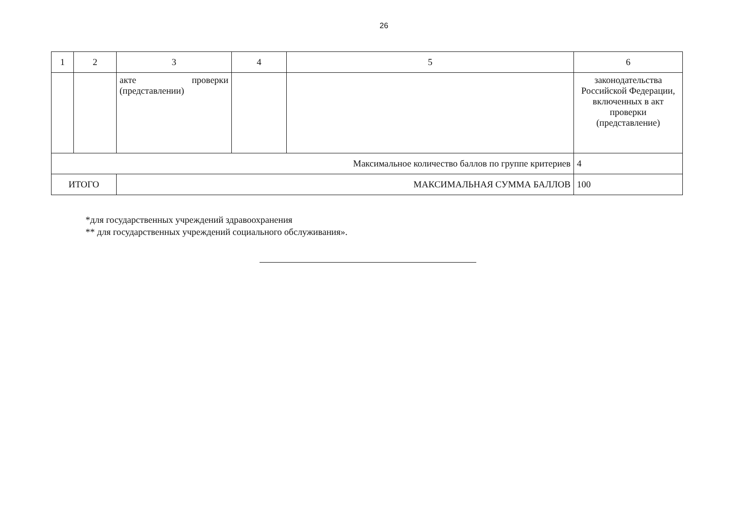26
| 1 | 2 | 3 | 4 | 5 | 6 |
| | | акте проверки (представлении) | | | законодательства Российской Федерации, включенных в акт проверки (представление) |
| Максимальное количество баллов по группе критериев | | | | | 4 |
| ИТОГО | | МАКСИМАЛЬНАЯ СУММА БАЛЛОВ | | | 100 |
*для государственных учреждений здравоохранения
** для государственных учреждений социального обслуживания».